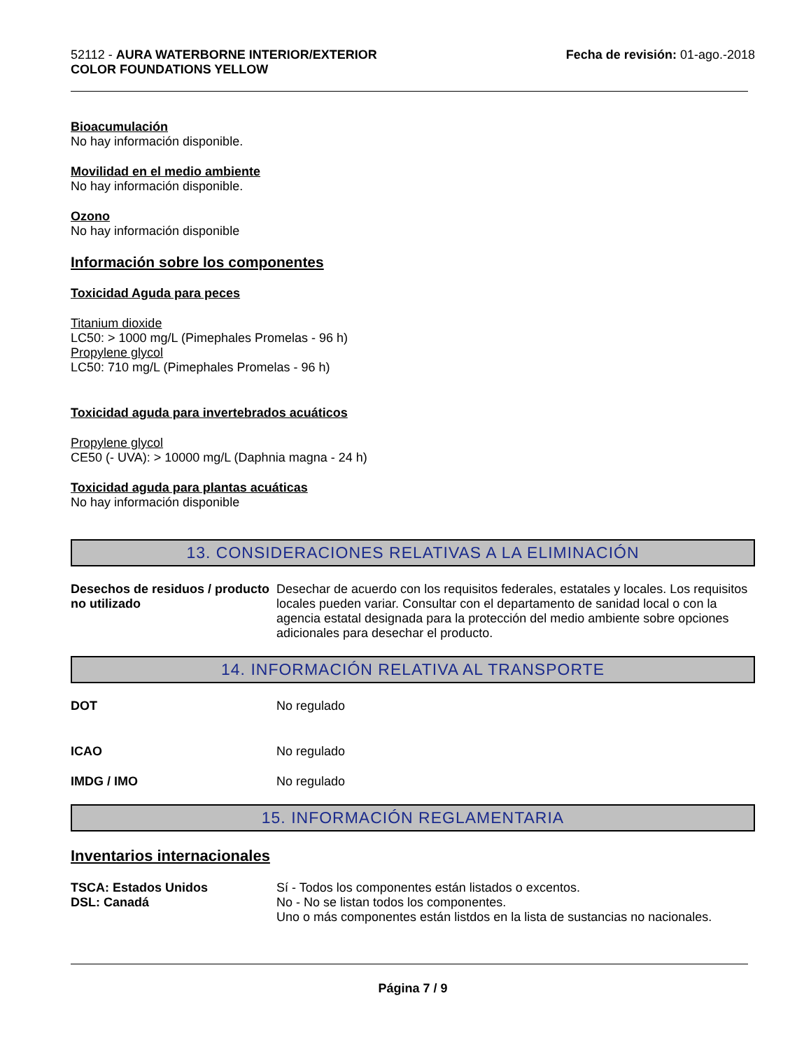52112 - AURA WATERBORNE INTERIOR/EXTERIOR
COLOR FOUNDATIONS YELLOW
Fecha de revisión: 01-ago.-2018
Bioacumulación
No hay información disponible.
Movilidad en el medio ambiente
No hay información disponible.
Ozono
No hay información disponible
Información sobre los componentes
Toxicidad Aguda para peces
Titanium dioxide
LC50: > 1000 mg/L (Pimephales Promelas - 96 h)
Propylene glycol
LC50: 710 mg/L (Pimephales Promelas - 96 h)
Toxicidad aguda para invertebrados acuáticos
Propylene glycol
CE50 (- UVA): > 10000 mg/L (Daphnia magna - 24 h)
Toxicidad aguda para plantas acuáticas
No hay información disponible
13. CONSIDERACIONES RELATIVAS A LA ELIMINACIÓN
Desechos de residuos / producto no utilizado
Desechar de acuerdo con los requisitos federales, estatales y locales. Los requisitos locales pueden variar. Consultar con el departamento de sanidad local o con la agencia estatal designada para la protección del medio ambiente sobre opciones adicionales para desechar el producto.
14. INFORMACIÓN RELATIVA AL TRANSPORTE
DOT No regulado
ICAO No regulado
IMDG / IMO No regulado
15. INFORMACIÓN REGLAMENTARIA
Inventarios internacionales
TSCA: Estados Unidos
DSL: Canadá
Sí - Todos los componentes están listados o excentos.
No - No se listan todos los componentes.
Uno o más componentes están listdos en la lista de sustancias no nacionales.
Página 7 / 9